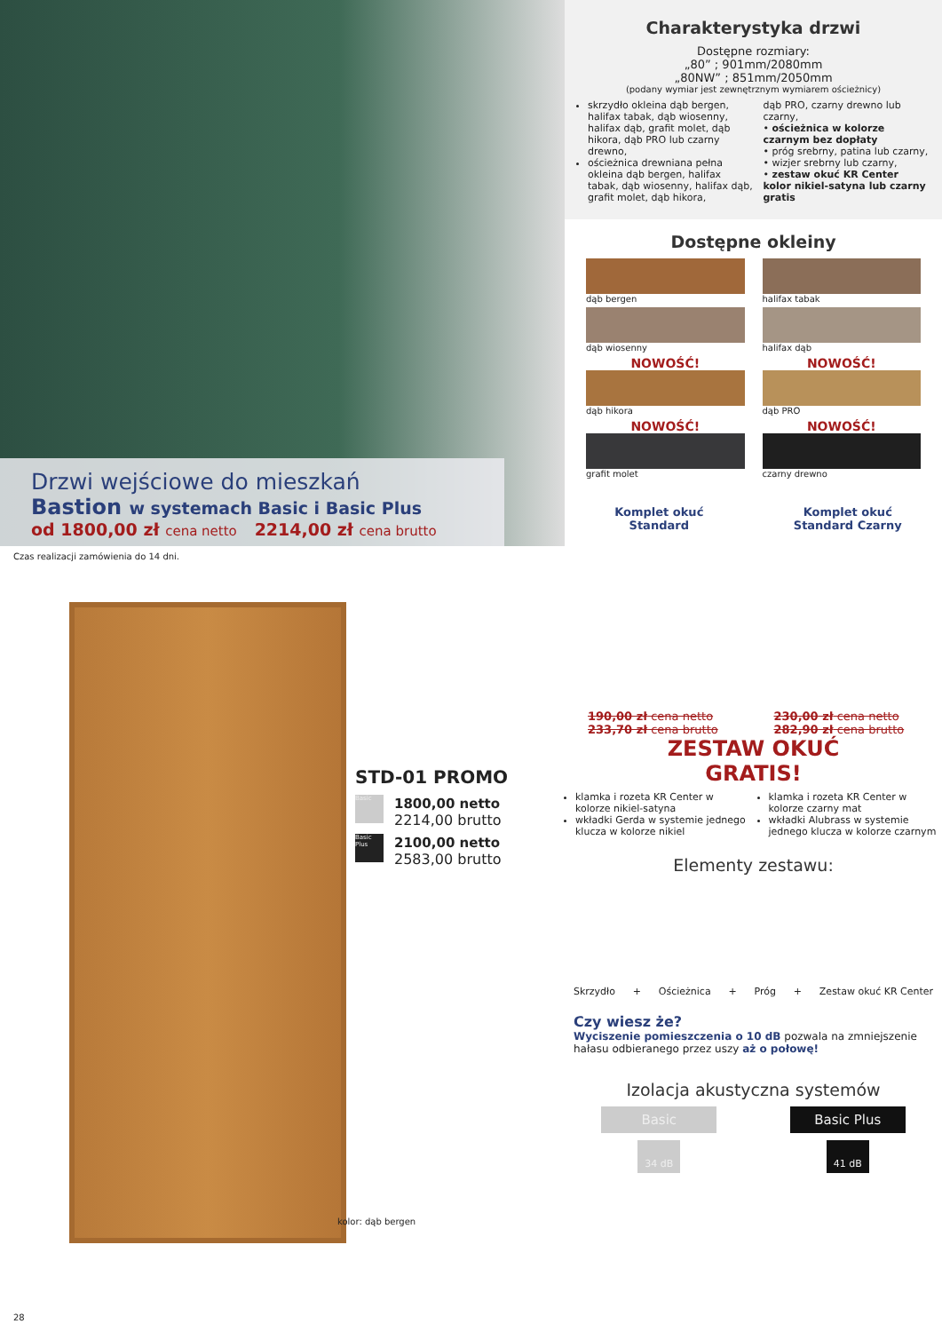Drzwi wejściowe do mieszkań
Bastion w systemach Basic i Basic Plus
od 1800,00 zł cena netto 2214,00 zł cena brutto
Czas realizacji zamówienia do 14 dni.
STD-01 PROMO
Basic
1800,00 netto
2214,00 brutto
Basic Plus
2100,00 netto
2583,00 brutto
kolor: dąb bergen
28
Charakterystyka drzwi
Dostępne rozmiary:
„80” ; 901mm/2080mm
„80NW” ; 851mm/2050mm
(podany wymiar jest zewnętrznym wymiarem ościeżnicy)
skrzydło okleina dąb bergen, halifax tabak, dąb wiosenny, halifax dąb, grafit molet, dąb hikora, dąb PRO lub czarny drewno,
ościeżnica drewniana pełna okleina dąb bergen, halifax tabak, dąb wiosenny, halifax dąb, grafit molet, dąb hikora,
dąb PRO, czarny drewno lub czarny,
• ościeżnica w kolorze czarnym bez dopłaty
• próg srebrny, patina lub czarny,
• wizjer srebrny lub czarny,
• zestaw okuć KR Center kolor nikiel-satyna lub czarny gratis
Dostępne okleiny
dąb bergen
halifax tabak
dąb wiosenny
halifax dąb
NOWOŚĆ!
dąb hikora
NOWOŚĆ!
dąb PRO
NOWOŚĆ!
grafit molet
NOWOŚĆ!
czarny drewno
Komplet okuć
Standard
Komplet okuć
Standard Czarny
190,00 zł cena netto
233,70 zł cena brutto
230,00 zł cena netto
282,90 zł cena brutto
ZESTAW OKUĆ
GRATIS!
klamka i rozeta KR Center w kolorze nikiel-satyna
wkładki Gerda w systemie jednego klucza w kolorze nikiel
klamka i rozeta KR Center w kolorze czarny mat
wkładki Alubrass w systemie jednego klucza w kolorze czarnym
Elementy zestawu:
Skrzydło + Ościeżnica + Próg + Zestaw okuć KR Center
Czy wiesz że?
Wyciszenie pomieszczenia o 10 dB pozwala na zmniejszenie hałasu odbieranego przez uszy aż o połowę!
Izolacja akustyczna systemów
Basic
34 dB
Basic Plus
41 dB